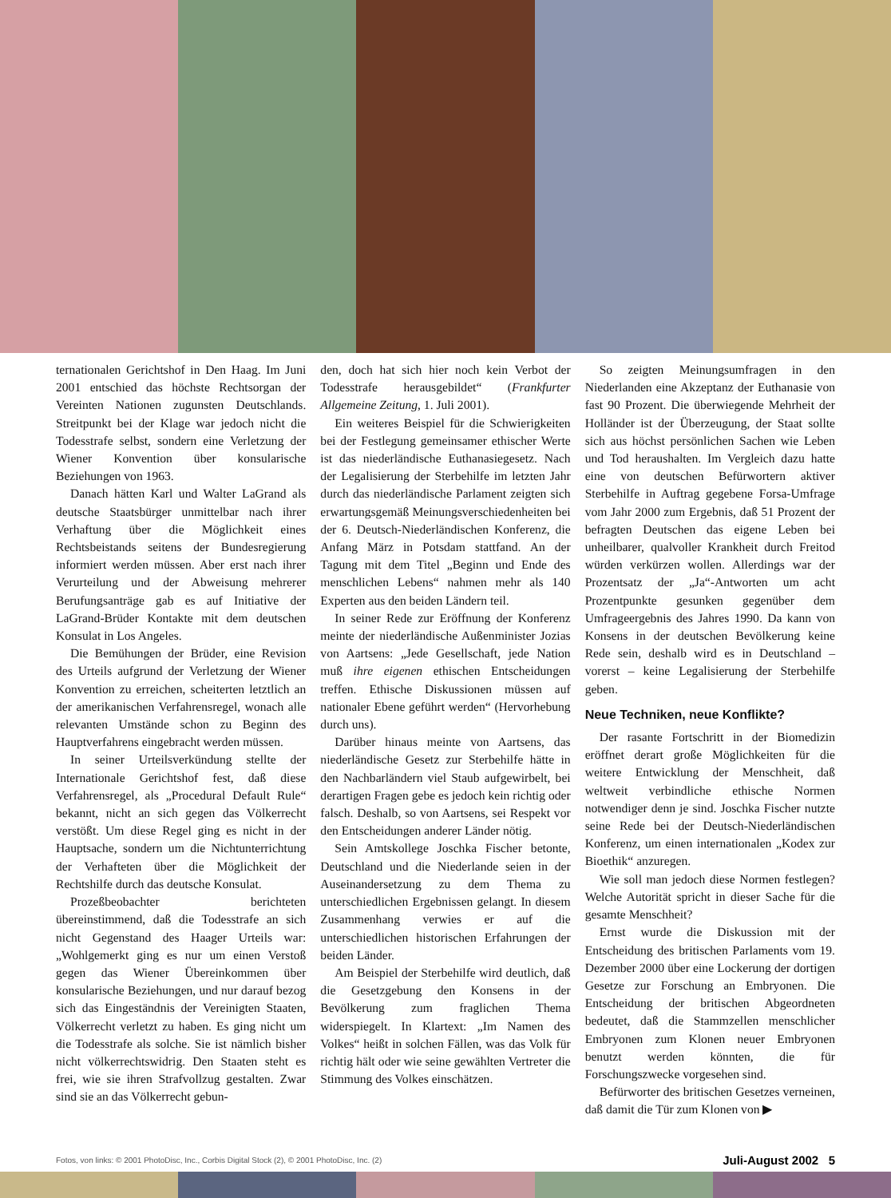ternationalen Gerichtshof in Den Haag. Im Juni 2001 entschied das höchste Rechtsorgan der Vereinten Nationen zugunsten Deutschlands. Streitpunkt bei der Klage war jedoch nicht die Todesstrafe selbst, sondern eine Verletzung der Wiener Konvention über konsularische Beziehungen von 1963.
Danach hätten Karl und Walter LaGrand als deutsche Staatsbürger unmittelbar nach ihrer Verhaftung über die Möglichkeit eines Rechtsbeistands seitens der Bundesregierung informiert werden müssen. Aber erst nach ihrer Verurteilung und der Abweisung mehrerer Berufungsanträge gab es auf Initiative der LaGrand-Brüder Kontakte mit dem deutschen Konsulat in Los Angeles.
Die Bemühungen der Brüder, eine Revision des Urteils aufgrund der Verletzung der Wiener Konvention zu erreichen, scheiterten letztlich an der amerikanischen Verfahrensregel, wonach alle relevanten Umstände schon zu Beginn des Hauptverfahrens eingebracht werden müssen.
In seiner Urteilsverkündung stellte der Internationale Gerichtshof fest, daß diese Verfahrensregel, als „Procedural Default Rule“ bekannt, nicht an sich gegen das Völkerrecht verstößt. Um diese Regel ging es nicht in der Hauptsache, sondern um die Nichtunterrichtung der Verhafteten über die Möglichkeit der Rechtshilfe durch das deutsche Konsulat.
Prozeßbeobachter berichteten übereinstimmend, daß die Todesstrafe an sich nicht Gegenstand des Haager Urteils war: „Wohlgemerkt ging es nur um einen Verstoß gegen das Wiener Übereinkommen über konsularische Beziehungen, und nur darauf bezog sich das Eingeständnis der Vereinigten Staaten, Völkerrecht verletzt zu haben. Es ging nicht um die Todesstrafe als solche. Sie ist nämlich bisher nicht völkerrechtswidrig. Den Staaten steht es frei, wie sie ihren Strafvollzug gestalten. Zwar sind sie an das Völkerrecht gebun-
den, doch hat sich hier noch kein Verbot der Todesstrafe herausgebildet“ (Frankfurter Allgemeine Zeitung, 1. Juli 2001).
Ein weiteres Beispiel für die Schwierigkeiten bei der Festlegung gemeinsamer ethischer Werte ist das niederländische Euthanasiegesetz. Nach der Legalisierung der Sterbehilfe im letzten Jahr durch das niederländische Parlament zeigten sich erwartungsgemäß Meinungsverschiedenheiten bei der 6. Deutsch-Niederländischen Konferenz, die Anfang März in Potsdam stattfand. An der Tagung mit dem Titel „Beginn und Ende des menschlichen Lebens“ nahmen mehr als 140 Experten aus den beiden Ländern teil.
In seiner Rede zur Eröffnung der Konferenz meinte der niederländische Außenminister Jozias von Aartsens: „Jede Gesellschaft, jede Nation muß ihre eigenen ethischen Entscheidungen treffen. Ethische Diskussionen müssen auf nationaler Ebene geführt werden“ (Hervorhebung durch uns).
Darüber hinaus meinte von Aartsens, das niederländische Gesetz zur Sterbehilfe hätte in den Nachbarländern viel Staub aufgewirbelt, bei derartigen Fragen gebe es jedoch kein richtig oder falsch. Deshalb, so von Aartsens, sei Respekt vor den Entscheidungen anderer Länder nötig.
Sein Amtskollege Joschka Fischer betonte, Deutschland und die Niederlande seien in der Auseinandersetzung zu dem Thema zu unterschiedlichen Ergebnissen gelangt. In diesem Zusammenhang verwies er auf die unterschiedlichen historischen Erfahrungen der beiden Länder.
Am Beispiel der Sterbehilfe wird deutlich, daß die Gesetzgebung den Konsens in der Bevölkerung zum fraglichen Thema widerspiegelt. In Klartext: „Im Namen des Volkes“ heißt in solchen Fällen, was das Volk für richtig hält oder wie seine gewählten Vertreter die Stimmung des Volkes einschätzen.
So zeigten Meinungsumfragen in den Niederlanden eine Akzeptanz der Euthanasie von fast 90 Prozent. Die überwiegende Mehrheit der Holländer ist der Überzeugung, der Staat sollte sich aus höchst persönlichen Sachen wie Leben und Tod heraushalten. Im Vergleich dazu hatte eine von deutschen Befürwortern aktiver Sterbehilfe in Auftrag gegebene Forsa-Umfrage vom Jahr 2000 zum Ergebnis, daß 51 Prozent der befragten Deutschen das eigene Leben bei unheilbarer, qualvoller Krankheit durch Freitod würden verkürzen wollen. Allerdings war der Prozentsatz der „Ja“-Antworten um acht Prozentpunkte gesunken gegenüber dem Umfrageergebnis des Jahres 1990. Da kann von Konsens in der deutschen Bevölkerung keine Rede sein, deshalb wird es in Deutschland – vorerst – keine Legalisierung der Sterbehilfe geben.
Neue Techniken, neue Konflikte?
Der rasante Fortschritt in der Biomedizin eröffnet derart große Möglichkeiten für die weitere Entwicklung der Menschheit, daß weltweit verbindliche ethische Normen notwendiger denn je sind. Joschka Fischer nutzte seine Rede bei der Deutsch-Niederländischen Konferenz, um einen internationalen „Kodex zur Bioethik“ anzuregen.
Wie soll man jedoch diese Normen festlegen? Welche Autorität spricht in dieser Sache für die gesamte Menschheit?
Ernst wurde die Diskussion mit der Entscheidung des britischen Parlaments vom 19. Dezember 2000 über eine Lockerung der dortigen Gesetze zur Forschung an Embryonen. Die Entscheidung der britischen Abgeordneten bedeutet, daß die Stammzellen menschlicher Embryonen zum Klonen neuer Embryonen benutzt werden könnten, die für Forschungszwecke vorgesehen sind.
Befürworter des britischen Gesetzes verneinen, daß damit die Tür zum Klonen von ▶
Fotos, von links: © 2001 PhotoDisc, Inc., Corbis Digital Stock (2), © 2001 PhotoDisc, Inc. (2) Juli-August 2002 5